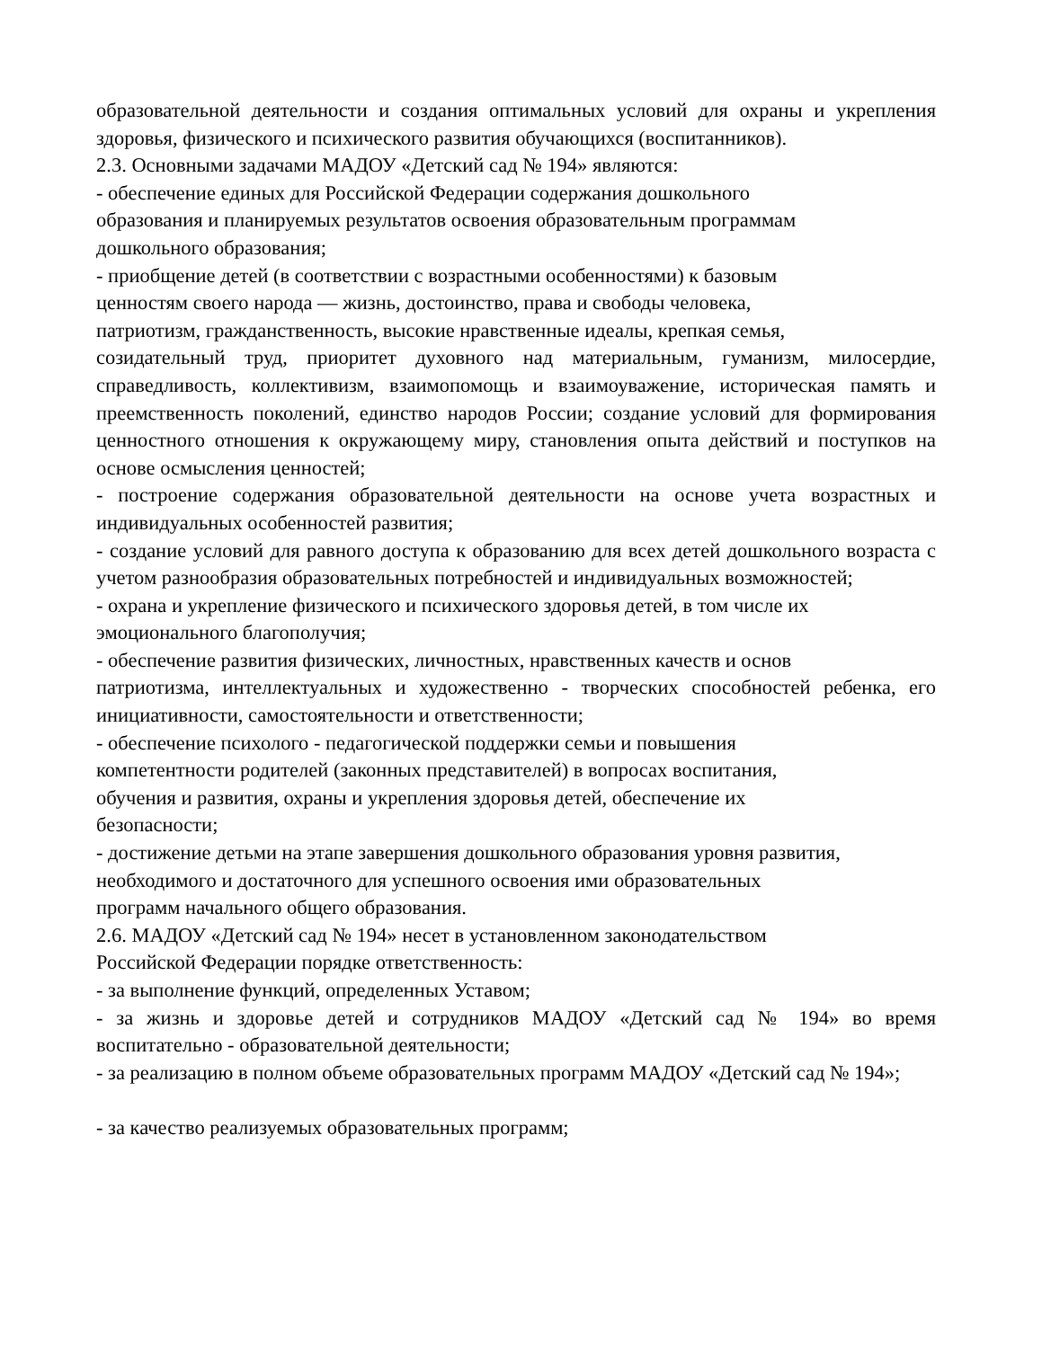образовательной деятельности и создания оптимальных условий для охраны и укрепления здоровья, физического и психического развития обучающихся (воспитанников).
2.3. Основными задачами МАДОУ «Детский сад № 194» являются:
- обеспечение единых для Российской Федерации содержания дошкольного
образования и планируемых результатов освоения образовательным программам
дошкольного образования;
- приобщение детей (в соответствии с возрастными особенностями) к базовым
ценностям своего народа — жизнь, достоинство, права и свободы человека,
патриотизм, гражданственность, высокие нравственные идеалы, крепкая семья,
созидательный труд, приоритет духовного над материальным, гуманизм, милосердие, справедливость, коллективизм, взаимопомощь и взаимоуважение, историческая память и преемственность поколений, единство народов России; создание условий для формирования ценностного отношения к окружающему миру, становления опыта действий и поступков на основе осмысления ценностей;
- построение содержания образовательной деятельности на основе учета возрастных и индивидуальных особенностей развития;
- создание условий для равного доступа к образованию для всех детей дошкольного возраста с учетом разнообразия образовательных потребностей и индивидуальных возможностей;
- охрана и укрепление физического и психического здоровья детей, в том числе их
эмоционального благополучия;
- обеспечение развития физических, личностных, нравственных качеств и основ
патриотизма, интеллектуальных и художественно - творческих способностей ребенка, его инициативности, самостоятельности и ответственности;
- обеспечение психолого - педагогической поддержки семьи и повышения
компетентности родителей (законных представителей) в вопросах воспитания,
обучения и развития, охраны и укрепления здоровья детей, обеспечение их
безопасности;
- достижение детьми на этапе завершения дошкольного образования уровня развития,
необходимого и достаточного для успешного освоения ими образовательных
программ начального общего образования.
2.6. МАДОУ «Детский сад № 194» несет в установленном законодательством
Российской Федерации порядке ответственность:
- за выполнение функций, определенных Уставом;
- за жизнь и здоровье детей и сотрудников МАДОУ «Детский сад № 194» во время воспитательно - образовательной деятельности;
- за реализацию в полном объеме образовательных программ МАДОУ «Детский сад № 194»;
- за качество реализуемых образовательных программ;